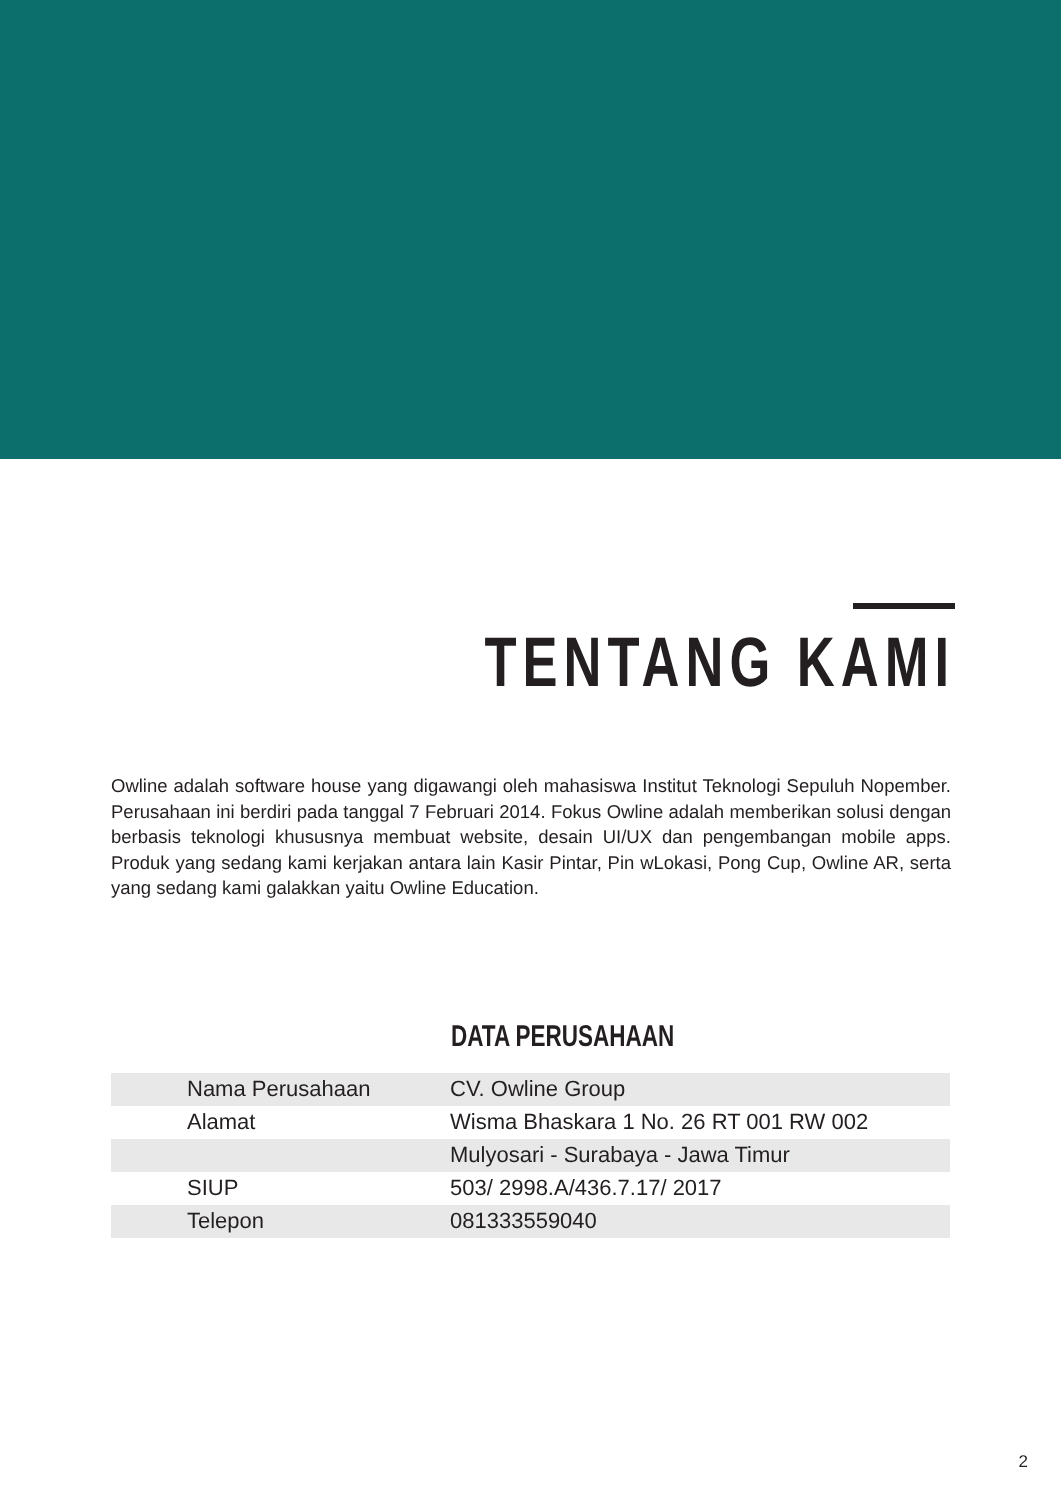TENTANG KAMI
Owline adalah software house yang digawangi oleh mahasiswa Institut Teknologi Sepuluh Nopember. Perusahaan ini berdiri pada tanggal 7 Februari 2014. Fokus Owline adalah memberikan solusi dengan berbasis teknologi khususnya membuat website, desain UI/UX dan pengembangan mobile apps. Produk yang sedang kami kerjakan antara lain Kasir Pintar, Pin wLokasi, Pong Cup, Owline AR, serta yang sedang kami galakkan yaitu Owline Education.
DATA PERUSAHAAN
| Nama Perusahaan | CV. Owline Group |
| Alamat | Wisma Bhaskara 1 No. 26 RT 001 RW 002 |
| | Mulyosari - Surabaya - Jawa Timur |
| SIUP | 503/ 2998.A/436.7.17/ 2017 |
| Telepon | 081333559040 |
2